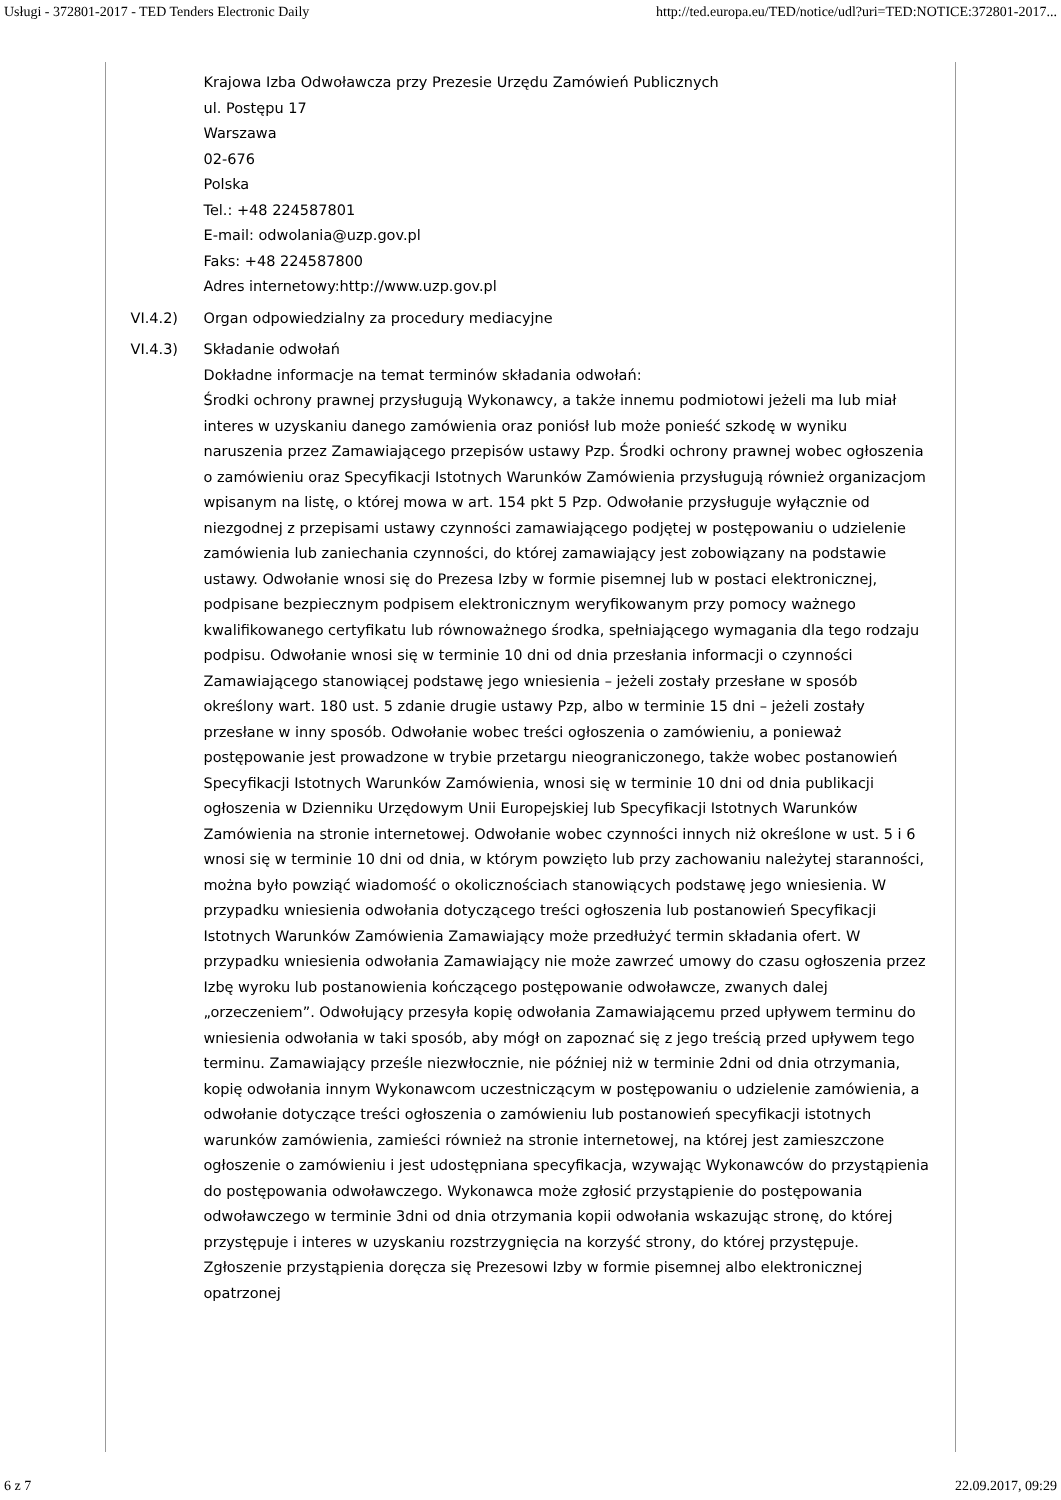Usługi - 372801-2017 - TED Tenders Electronic Daily http://ted.europa.eu/TED/notice/udl?uri=TED:NOTICE:372801-2017...
Krajowa Izba Odwoławcza przy Prezesie Urzędu Zamówień Publicznych
ul. Postępu 17
Warszawa
02-676
Polska
Tel.: +48 224587801
E-mail: odwolania@uzp.gov.pl
Faks: +48 224587800
Adres internetowy:http://www.uzp.gov.pl
VI.4.2) Organ odpowiedzialny za procedury mediacyjne
VI.4.3) Składanie odwołań
Dokładne informacje na temat terminów składania odwołań:
Środki ochrony prawnej przysługują Wykonawcy, a także innemu podmiotowi jeżeli ma lub miał interes w uzyskaniu danego zamówienia oraz poniósł lub może ponieść szkodę w wyniku naruszenia przez Zamawiającego przepisów ustawy Pzp. Środki ochrony prawnej wobec ogłoszenia o zamówieniu oraz Specyfikacji Istotnych Warunków Zamówienia przysługują również organizacjom wpisanym na listę, o której mowa w art. 154 pkt 5 Pzp. Odwołanie przysługuje wyłącznie od niezgodnej z przepisami ustawy czynności zamawiającego podjętej w postępowaniu o udzielenie zamówienia lub zaniechania czynności, do której zamawiający jest zobowiązany na podstawie ustawy. Odwołanie wnosi się do Prezesa Izby w formie pisemnej lub w postaci elektronicznej, podpisane bezpiecznym podpisem elektronicznym weryfikowanym przy pomocy ważnego kwalifikowanego certyfikatu lub równoważnego środka, spełniającego wymagania dla tego rodzaju podpisu. Odwołanie wnosi się w terminie 10 dni od dnia przesłania informacji o czynności Zamawiającego stanowiącej podstawę jego wniesienia – jeżeli zostały przesłane w sposób określony wart. 180 ust. 5 zdanie drugie ustawy Pzp, albo w terminie 15 dni – jeżeli zostały przesłane w inny sposób. Odwołanie wobec treści ogłoszenia o zamówieniu, a ponieważ postępowanie jest prowadzone w trybie przetargu nieograniczonego, także wobec postanowień Specyfikacji Istotnych Warunków Zamówienia, wnosi się w terminie 10 dni od dnia publikacji ogłoszenia w Dzienniku Urzędowym Unii Europejskiej lub Specyfikacji Istotnych Warunków Zamówienia na stronie internetowej. Odwołanie wobec czynności innych niż określone w ust. 5 i 6 wnosi się w terminie 10 dni od dnia, w którym powzięto lub przy zachowaniu należytej staranności, można było powziąć wiadomość o okolicznościach stanowiących podstawę jego wniesienia. W przypadku wniesienia odwołania dotyczącego treści ogłoszenia lub postanowień Specyfikacji Istotnych Warunków Zamówienia Zamawiający może przedłużyć termin składania ofert. W przypadku wniesienia odwołania Zamawiający nie może zawrzeć umowy do czasu ogłoszenia przez Izbę wyroku lub postanowienia kończącego postępowanie odwoławcze, zwanych dalej „orzeczeniem”. Odwołujący przesyła kopię odwołania Zamawiającemu przed upływem terminu do wniesienia odwołania w taki sposób, aby mógł on zapoznać się z jego treścią przed upływem tego terminu. Zamawiający prześle niezwłocznie, nie później niż w terminie 2dni od dnia otrzymania, kopię odwołania innym Wykonawcom uczestniczącym w postępowaniu o udzielenie zamówienia, a odwołanie dotyczące treści ogłoszenia o zamówieniu lub postanowień specyfikacji istotnych warunków zamówienia, zamieści również na stronie internetowej, na której jest zamieszczone ogłoszenie o zamówieniu i jest udostępniana specyfikacja, wzywając Wykonawców do przystąpienia do postępowania odwoławczego. Wykonawca może zgłosić przystąpienie do postępowania odwoławczego w terminie 3dni od dnia otrzymania kopii odwołania wskazując stronę, do której przystępuje i interes w uzyskaniu rozstrzygnięcia na korzyść strony, do której przystępuje. Zgłoszenie przystąpienia doręcza się Prezesowi Izby w formie pisemnej albo elektronicznej opatrzonej
6 z 7 22.09.2017, 09:29